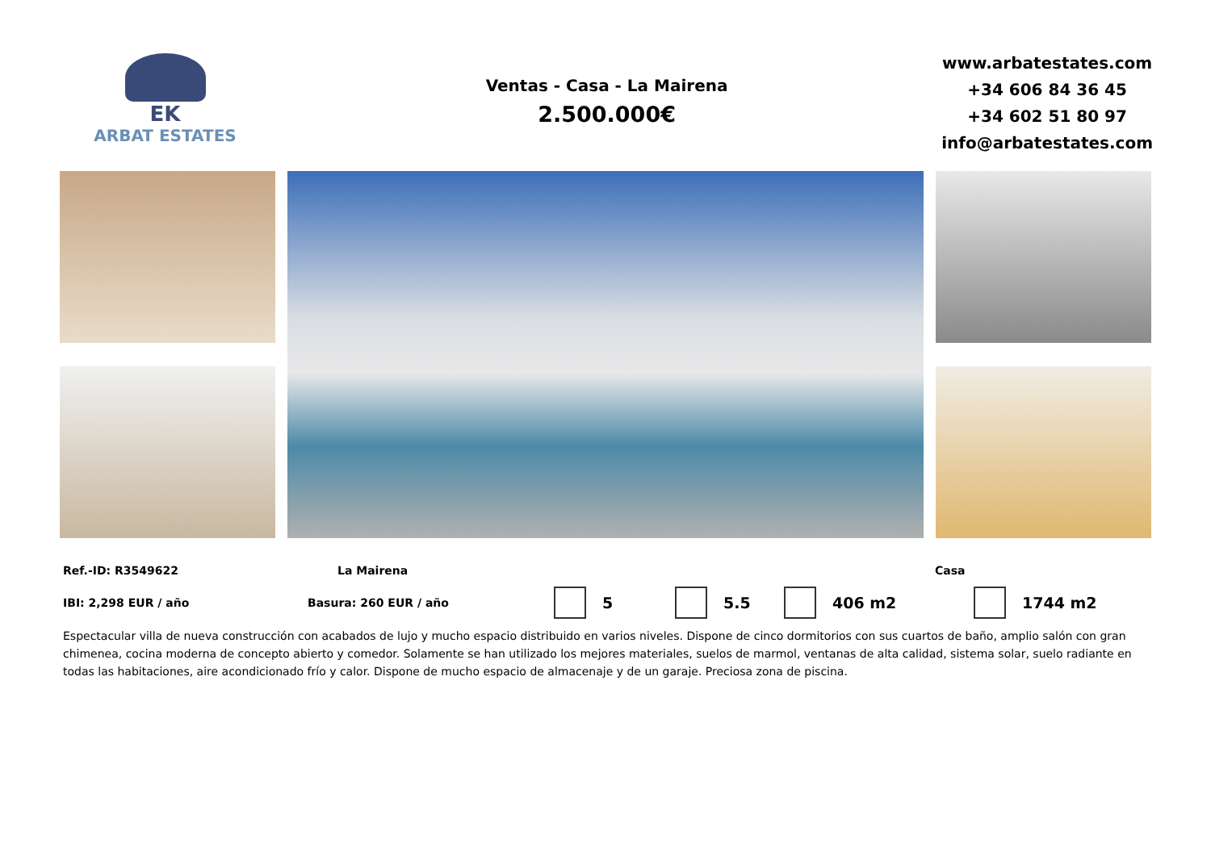EK
ARBAT ESTATES
Ventas - Casa - La Mairena
2.500.000€
www.arbatestates.com
+34 606 84 36 45
+34 602 51 80 97
info@arbatestates.com
Ref.-ID: R3549622 La Mairena Casa
IBI: 2,298 EUR / año Basura: 260 EUR / año 5 5.5 406 m2 1744 m2
Espectacular villa de nueva construcción con acabados de lujo y mucho espacio distribuido en varios niveles. Dispone de cinco dormitorios con sus cuartos de baño, amplio salón con gran chimenea, cocina moderna de concepto abierto y comedor. Solamente se han utilizado los mejores materiales, suelos de marmol, ventanas de alta calidad, sistema solar, suelo radiante en todas las habitaciones, aire acondicionado frío y calor. Dispone de mucho espacio de almacenaje y de un garaje. Preciosa zona de piscina.